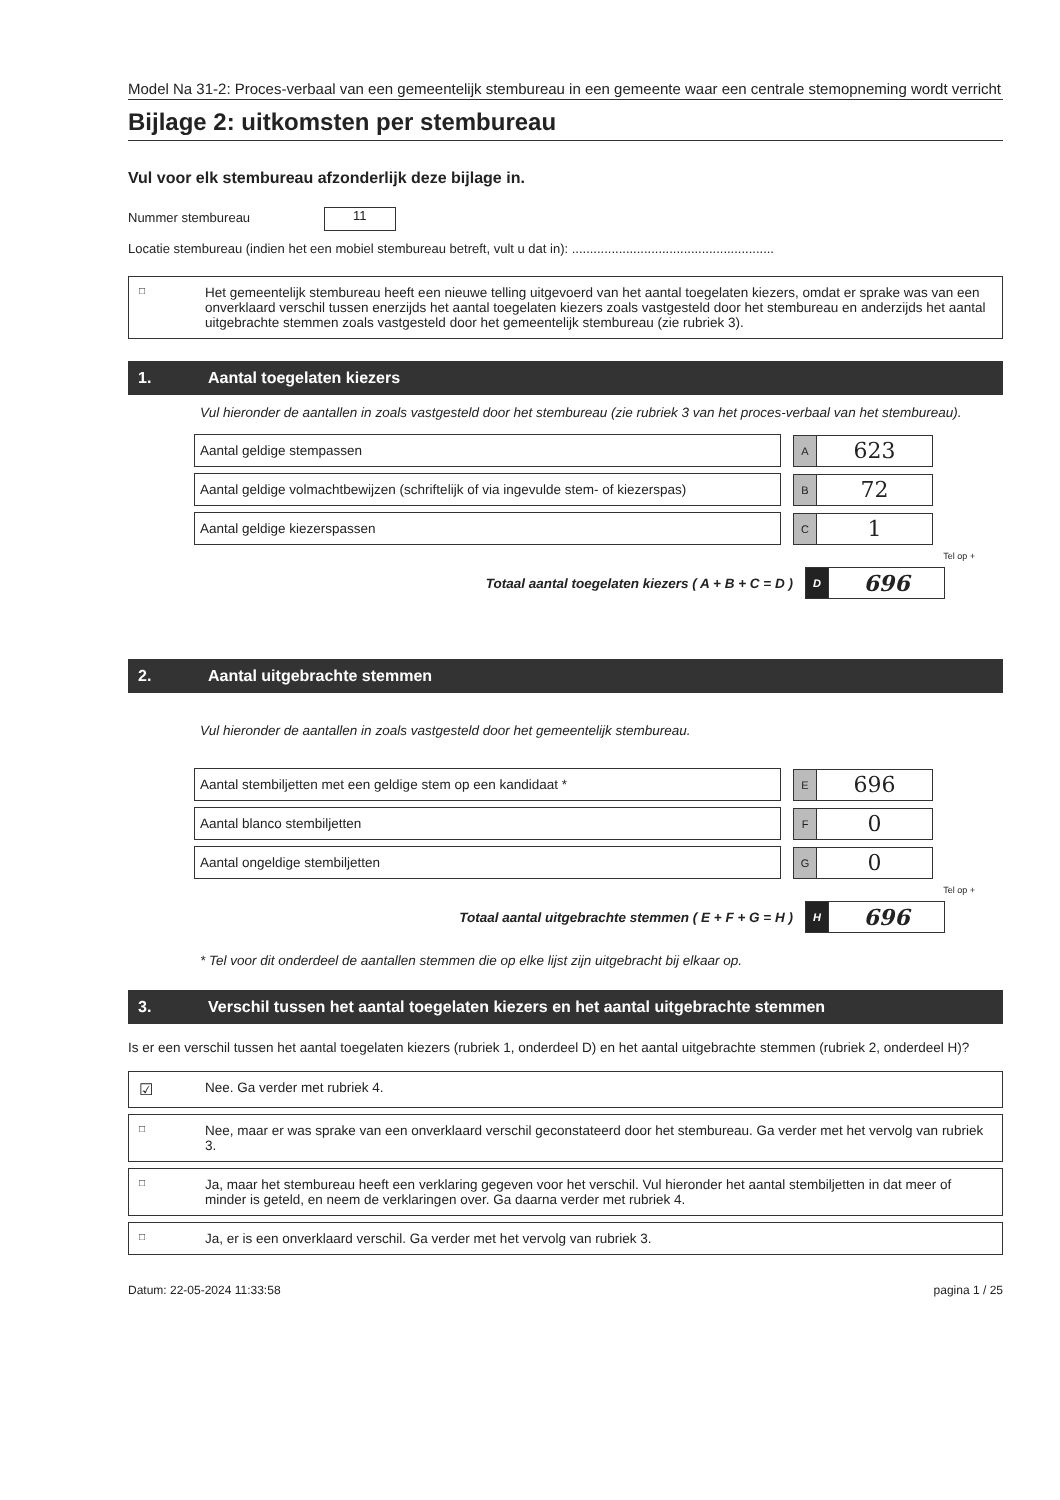Model Na 31-2: Proces-verbaal van een gemeentelijk stembureau in een gemeente waar een centrale stemopneming wordt verricht
Bijlage 2: uitkomsten per stembureau
Vul voor elk stembureau afzonderlijk deze bijlage in.
Nummer stembureau 11
Locatie stembureau (indien het een mobiel stembureau betreft, vult u dat in): ........................................................
□ Het gemeentelijk stembureau heeft een nieuwe telling uitgevoerd van het aantal toegelaten kiezers, omdat er sprake was van een onverklaard verschil tussen enerzijds het aantal toegelaten kiezers zoals vastgesteld door het stembureau en anderzijds het aantal uitgebrachte stemmen zoals vastgesteld door het gemeentelijk stembureau (zie rubriek 3).
1. Aantal toegelaten kiezers
Vul hieronder de aantallen in zoals vastgesteld door het stembureau (zie rubriek 3 van het proces-verbaal van het stembureau).
Aantal geldige stempassen
A
623
Aantal geldige volmachtbewijzen (schriftelijk of via ingevulde stem- of kiezerspas)
B
72
Aantal geldige kiezerspassen
C
1
Tel op +
Totaal aantal toegelaten kiezers ( A + B + C = D )
D
696
2. Aantal uitgebrachte stemmen
Vul hieronder de aantallen in zoals vastgesteld door het gemeentelijk stembureau.
Aantal stembiljetten met een geldige stem op een kandidaat *
E
696
Aantal blanco stembiljetten
F
0
Aantal ongeldige stembiljetten
G
0
Tel op +
Totaal aantal uitgebrachte stemmen ( E + F + G = H )
H
696
* Tel voor dit onderdeel de aantallen stemmen die op elke lijst zijn uitgebracht bij elkaar op.
3. Verschil tussen het aantal toegelaten kiezers en het aantal uitgebrachte stemmen
Is er een verschil tussen het aantal toegelaten kiezers (rubriek 1, onderdeel D) en het aantal uitgebrachte stemmen (rubriek 2, onderdeel H)?
☑ Nee. Ga verder met rubriek 4.
□ Nee, maar er was sprake van een onverklaard verschil geconstateerd door het stembureau. Ga verder met het vervolg van rubriek 3.
□ Ja, maar het stembureau heeft een verklaring gegeven voor het verschil. Vul hieronder het aantal stembiljetten in dat meer of minder is geteld, en neem de verklaringen over. Ga daarna verder met rubriek 4.
□ Ja, er is een onverklaard verschil. Ga verder met het vervolg van rubriek 3.
Datum: 22-05-2024 11:33:58 pagina 1 / 25